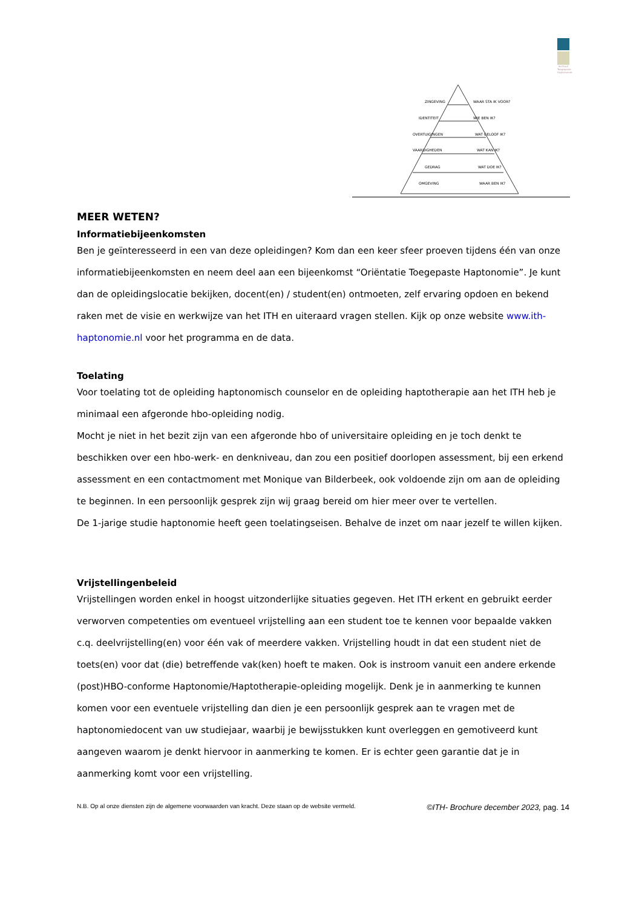Instituut Toegepaste Haptonomie
ZINGEVING
WAAR STA IK VOOR?
IDENTITEIT
WIE BEN IK?
OVERTUIGINGEN
WAT GELOOF IK?
VAARDIGHEDEN
WAT KAN IK?
GEDRAG
WAT DOE IK?
OMGEVING
WAAR BEN IK?
MEER WETEN?
Informatiebijeenkomsten
Ben je geïnteresseerd in een van deze opleidingen? Kom dan een keer sfeer proeven tijdens één van onze informatiebijeenkomsten en neem deel aan een bijeenkomst “Oriëntatie Toegepaste Haptonomie”. Je kunt dan de opleidingslocatie bekijken, docent(en) / student(en) ontmoeten, zelf ervaring opdoen en bekend raken met de visie en werkwijze van het ITH en uiteraard vragen stellen. Kijk op onze website www.ith-haptonomie.nl voor het programma en de data.
Toelating
Voor toelating tot de opleiding haptonomisch counselor en de opleiding haptotherapie aan het ITH heb je minimaal een afgeronde hbo-opleiding nodig.
Mocht je niet in het bezit zijn van een afgeronde hbo of universitaire opleiding en je toch denkt te beschikken over een hbo-werk- en denkniveau, dan zou een positief doorlopen assessment, bij een erkend assessment en een contactmoment met Monique van Bilderbeek, ook voldoende zijn om aan de opleiding te beginnen. In een persoonlijk gesprek zijn wij graag bereid om hier meer over te vertellen.
De 1-jarige studie haptonomie heeft geen toelatingseisen. Behalve de inzet om naar jezelf te willen kijken.
Vrijstellingenbeleid
Vrijstellingen worden enkel in hoogst uitzonderlijke situaties gegeven. Het ITH erkent en gebruikt eerder verworven competenties om eventueel vrijstelling aan een student toe te kennen voor bepaalde vakken c.q. deelvrijstelling(en) voor één vak of meerdere vakken. Vrijstelling houdt in dat een student niet de toets(en) voor dat (die) betreffende vak(ken) hoeft te maken. Ook is instroom vanuit een andere erkende (post)HBO-conforme Haptonomie/Haptotherapie-opleiding mogelijk. Denk je in aanmerking te kunnen komen voor een eventuele vrijstelling dan dien je een persoonlijk gesprek aan te vragen met de haptonomiedocent van uw studiejaar, waarbij je bewijsstukken kunt overleggen en gemotiveerd kunt aangeven waarom je denkt hiervoor in aanmerking te komen. Er is echter geen garantie dat je in aanmerking komt voor een vrijstelling.
N.B. Op al onze diensten zijn de algemene voorwaarden van kracht. Deze staan op de website vermeld. ©ITH- Brochure december 2023, pag. 14